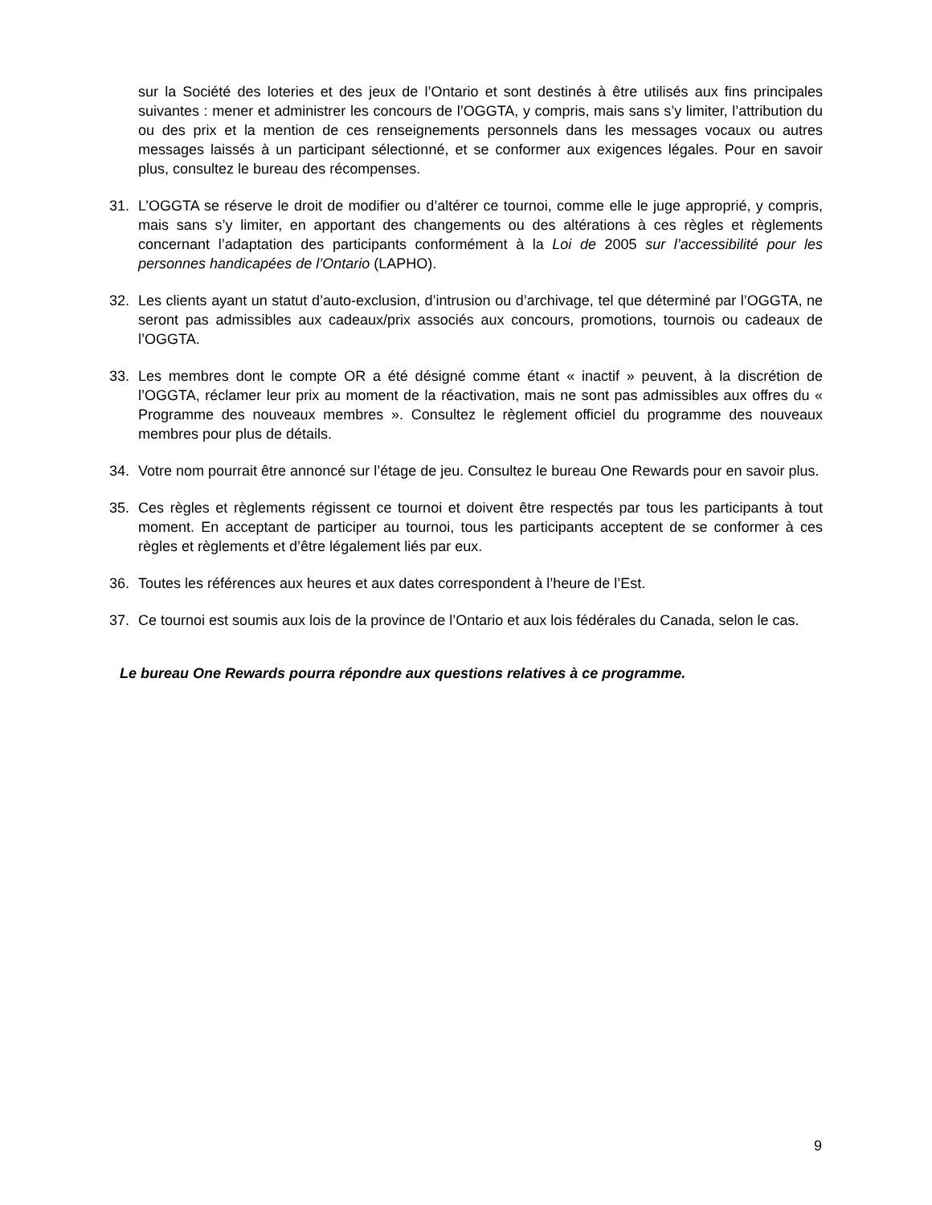sur la Société des loteries et des jeux de l’Ontario et sont destinés à être utilisés aux fins principales suivantes : mener et administrer les concours de l’OGGTA, y compris, mais sans s’y limiter, l’attribution du ou des prix et la mention de ces renseignements personnels dans les messages vocaux ou autres messages laissés à un participant sélectionné, et se conformer aux exigences légales. Pour en savoir plus, consultez le bureau des récompenses.
31. L’OGGTA se réserve le droit de modifier ou d’altérer ce tournoi, comme elle le juge approprié, y compris, mais sans s’y limiter, en apportant des changements ou des altérations à ces règles et règlements concernant l’adaptation des participants conformément à la Loi de 2005 sur l’accessibilité pour les personnes handicapées de l’Ontario (LAPHO).
32. Les clients ayant un statut d’auto-exclusion, d’intrusion ou d’archivage, tel que déterminé par l’OGGTA, ne seront pas admissibles aux cadeaux/prix associés aux concours, promotions, tournois ou cadeaux de l’OGGTA.
33. Les membres dont le compte OR a été désigné comme étant « inactif » peuvent, à la discrétion de l’OGGTA, réclamer leur prix au moment de la réactivation, mais ne sont pas admissibles aux offres du « Programme des nouveaux membres ». Consultez le règlement officiel du programme des nouveaux membres pour plus de détails.
34. Votre nom pourrait être annoncé sur l’étage de jeu. Consultez le bureau One Rewards pour en savoir plus.
35. Ces règles et règlements régissent ce tournoi et doivent être respectés par tous les participants à tout moment. En acceptant de participer au tournoi, tous les participants acceptent de se conformer à ces règles et règlements et d’être légalement liés par eux.
36. Toutes les références aux heures et aux dates correspondent à l’heure de l’Est.
37. Ce tournoi est soumis aux lois de la province de l’Ontario et aux lois fédérales du Canada, selon le cas.
Le bureau One Rewards pourra répondre aux questions relatives à ce programme.
9